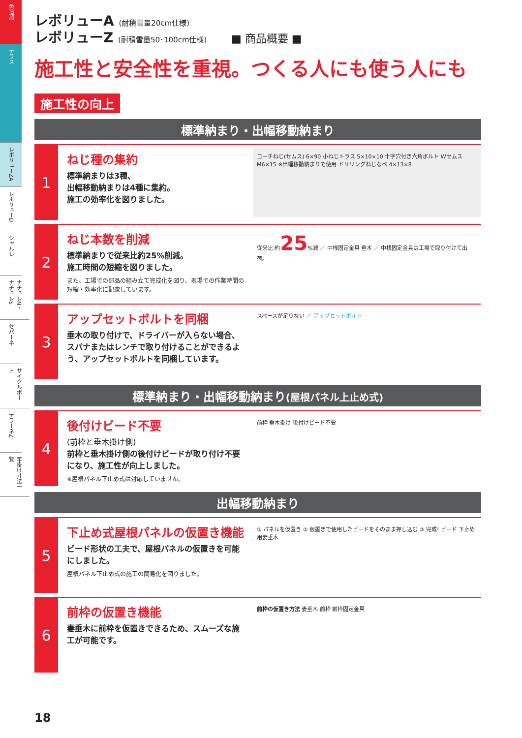色追加
テラス
レボリューZA
レボリューD
シャルレ
ナチュレN・ナチュレS
セパーネ
サイクルポート
テラーネZ
竿掛け寸法一覧
レボリューA (耐積雪量20cm仕様)
レボリューZ (耐積雪量50･100cm仕様) ■ 商品概要 ■
施工性と安全性を重視。つくる人にも使う人にも
施工性の向上
標準納まり・出幅移動納まり
1
ねじ種の集約
標準納まりは3種、
出幅移動納まりは4種に集約。
施工の効率化を図りました。
コーチねじ(セムス) 6×90 小ねじトラス 5×10×10 十字穴付き六角ボルト Wセムス M6×15 ※出幅移動納まりで使用 ドリリングねじなべ 4×13×8
2
ねじ本数を削減
標準納まりで従来比約25%削減。
施工時間の短縮を図りました。
また、工場での部品の組み立て完成化を図り、現場での作業時間の短縮・効率化に配慮しています。
従来比 約25%減 ／ 中桟固定金具 垂木 ／ 中桟固定金具は工場で取り付けて出荷。
3
アップセットボルトを同梱
垂木の取り付けで、ドライバーが入らない場合、スパナまたはレンチで取り付けることができるよう、アップセットボルトを同梱しています。
スペースが足りない ／ アップセットボルト
標準納まり・出幅移動納まり(屋根パネル上止め式)
4
後付けビード不要
(前枠と垂木掛け側)
前枠と垂木掛け側の後付けビードが取り付け不要になり、施工性が向上しました。
※屋根パネル下止め式は対応していません。
前枠 垂木掛け 後付けビード不要
出幅移動納まり
5
下止め式屋根パネルの仮置き機能
ビード形状の工夫で、屋根パネルの仮置きを可能にしました。
屋根パネル下止め式の施工の簡易化を図りました。
① パネルを仮置き ② 仮置きで使用したビードをそのまま押し込む ③ 完成! ビード 下止め用妻垂木
6
前枠の仮置き機能
妻垂木に前枠を仮置きできるため、スムーズな施工が可能です。
前枠の仮置き方法 妻垂木 前枠 前枠固定金具
18